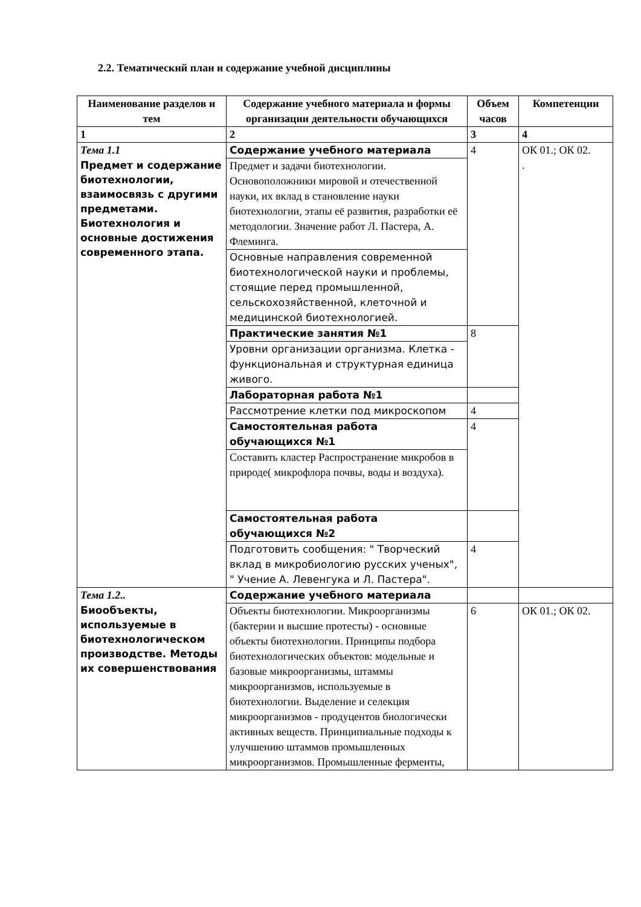2.2. Тематический план и содержание учебной дисциплины
| Наименование разделов и тем | Содержание учебного материала и формы организации деятельности обучающихся | Объем часов | Компетенции |
| --- | --- | --- | --- |
| 1 | 2 | 3 | 4 |
| Тема 1.1 Предмет и содержание биотехнологии, взаимосвязь с другими предметами. Биотехнология и основные достижения современного этапа. | Содержание учебного материала | 4 | ОК 01.; ОК 02. . |
| | Предмет и задачи биотехнологии. Основоположники мировой и отечественной науки, их вклад в становление науки биотехнологии, этапы её развития, разработки её методологии. Значение работ Л. Пастера, А. Флеминга. | | |
| | Основные направления современной биотехнологической науки и проблемы, стоящие перед промышленной, сельскохозяйственной, клеточной и медицинской биотехнологией. | | |
| | Практические занятия №1 | 8 | |
| | Уровни организации организма. Клетка - функциональная и структурная единица живого. | | |
| | Лабораторная работа №1 | | |
| | Рассмотрение клетки под микроскопом | 4 | |
| | Самостоятельная работа обучающихся №1 | 4 | |
| | Составить кластер Распространение микробов в природе( микрофлора почвы, воды и воздуха). | | |
| | Самостоятельная работа обучающихся №2 | | |
| | Подготовить сообщения: " Творческий вклад в микробиологию русских ученых", " Учение А. Левенгука и Л. Пастера". | 4 | |
| Тема 1.2.. Биообъекты, используемые в биотехнологическом производстве. Методы их совершенствования | Содержание учебного материала | | |
| | Объекты биотехнологии. Микроорганизмы (бактерии и высшие протесты) - основные объекты биотехнологии. Принципы подбора биотехнологических объектов: модельные и базовые микроорганизмы, штаммы микроорганизмов, используемые в биотехнологии. Выделение и селекция микроорганизмов - продуцентов биологически активных веществ. Принципиальные подходы к улучшению штаммов промышленных микроорганизмов. Промышленные ферменты, | 6 | ОК 01.; ОК 02. |